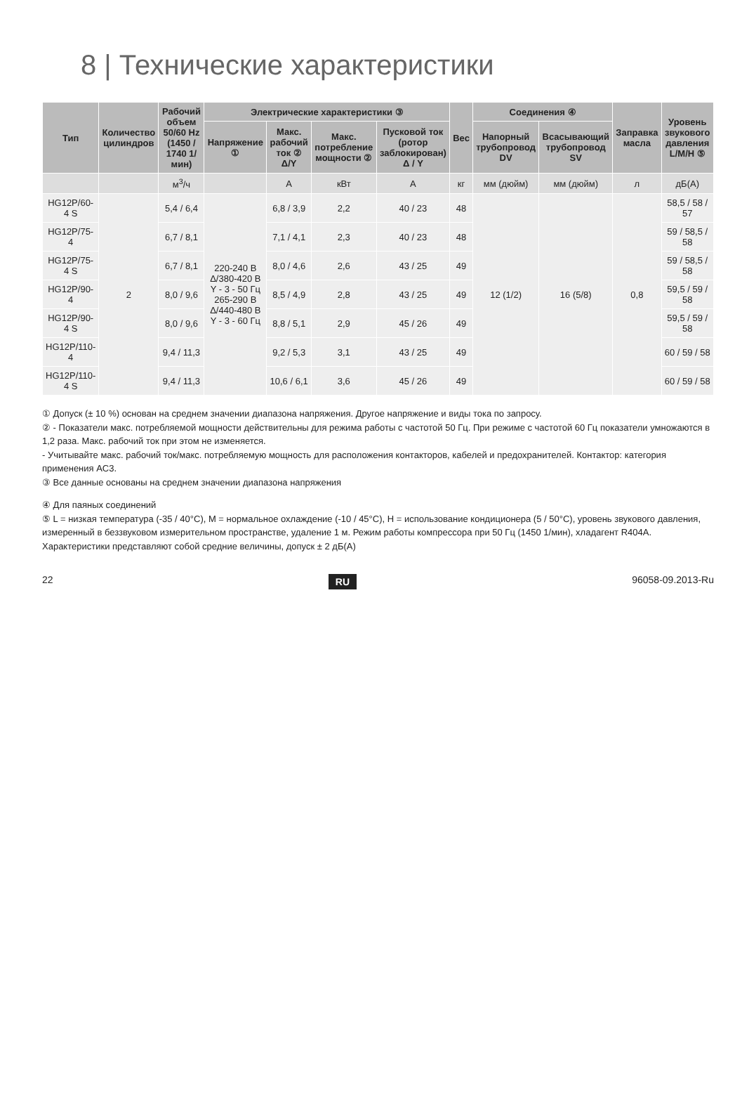8 | Технические характеристики
| Тип | Количество цилиндров | Рабочий объем 50/60 Hz (1450 / 1740 1/мин) | Электрические характеристики ③ | | | | Вес | Соединения ④ | | Заправка масла | Уровень звукового давления L/M/H ⑤ |
| --- | --- | --- | --- | --- | --- | --- | --- | --- | --- | --- | --- |
| | | | Напряжение ① | Макс. рабочий ток ② Δ/Y | Макс. потребление мощности ② | Пусковой ток (ротор заблокирован) Δ / Y | | Напорный трубопровод DV | Всасывающий трубопровод SV | | |
| | | м<sup>3</sup>/ч | | A | кВт | A | кг | мм (дюйм) | мм (дюйм) | л | дБ(A) |
| HG12P/60-4 S | 2 | 5,4 / 6,4 | 220-240 В Δ/380-420 В Y - 3 - 50 Гц 265-290 В Δ/440-480 В Y - 3 - 60 Гц | 6,8 / 3,9 | 2,2 | 40 / 23 | 48 | 12 (1/2) | 16 (5/8) | 0,8 | 58,5 / 58 / 57 |
| HG12P/75-4 | | 6,7 / 8,1 | | 7,1 / 4,1 | 2,3 | 40 / 23 | 48 | | | | 59 / 58,5 / 58 |
| HG12P/75-4 S | | 6,7 / 8,1 | | 8,0 / 4,6 | 2,6 | 43 / 25 | 49 | | | | 59 / 58,5 / 58 |
| HG12P/90-4 | | 8,0 / 9,6 | | 8,5 / 4,9 | 2,8 | 43 / 25 | 49 | | | | 59,5 / 59 / 58 |
| HG12P/90-4 S | | 8,0 / 9,6 | | 8,8 / 5,1 | 2,9 | 45 / 26 | 49 | | | | 59,5 / 59 / 58 |
| HG12P/110-4 | | 9,4 / 11,3 | | 9,2 / 5,3 | 3,1 | 43 / 25 | 49 | | | | 60 / 59 / 58 |
| HG12P/110-4 S | | 9,4 / 11,3 | | 10,6 / 6,1 | 3,6 | 45 / 26 | 49 | | | | 60 / 59 / 58 |
① Допуск (± 10 %) основан на среднем значении диапазона напряжения. Другое напряжение и виды тока по запросу.
② - Показатели макс. потребляемой мощности действительны для режима работы с частотой 50 Гц. При режиме с частотой 60 Гц показатели умножаются в 1,2 раза. Макс. рабочий ток при этом не изменяется.
- Учитывайте макс. рабочий ток/макс. потребляемую мощность для расположения контакторов, кабелей и предохранителей. Контактор: категория применения AC3.
③ Все данные основаны на среднем значении диапазона напряжения
④ Для паяных соединений
⑤ L = низкая температура (-35 / 40°C), M = нормальное охлаждение (-10 / 45°C), H = использование кондиционера (5 / 50°C), уровень звукового давления, измеренный в беззвуковом измерительном пространстве, удаление 1 м. Режим работы компрессора при 50 Гц (1450 1/мин), хладагент R404A. Характеристики представляют собой средние величины, допуск ± 2 дБ(A)
22 RU 96058-09.2013-Ru